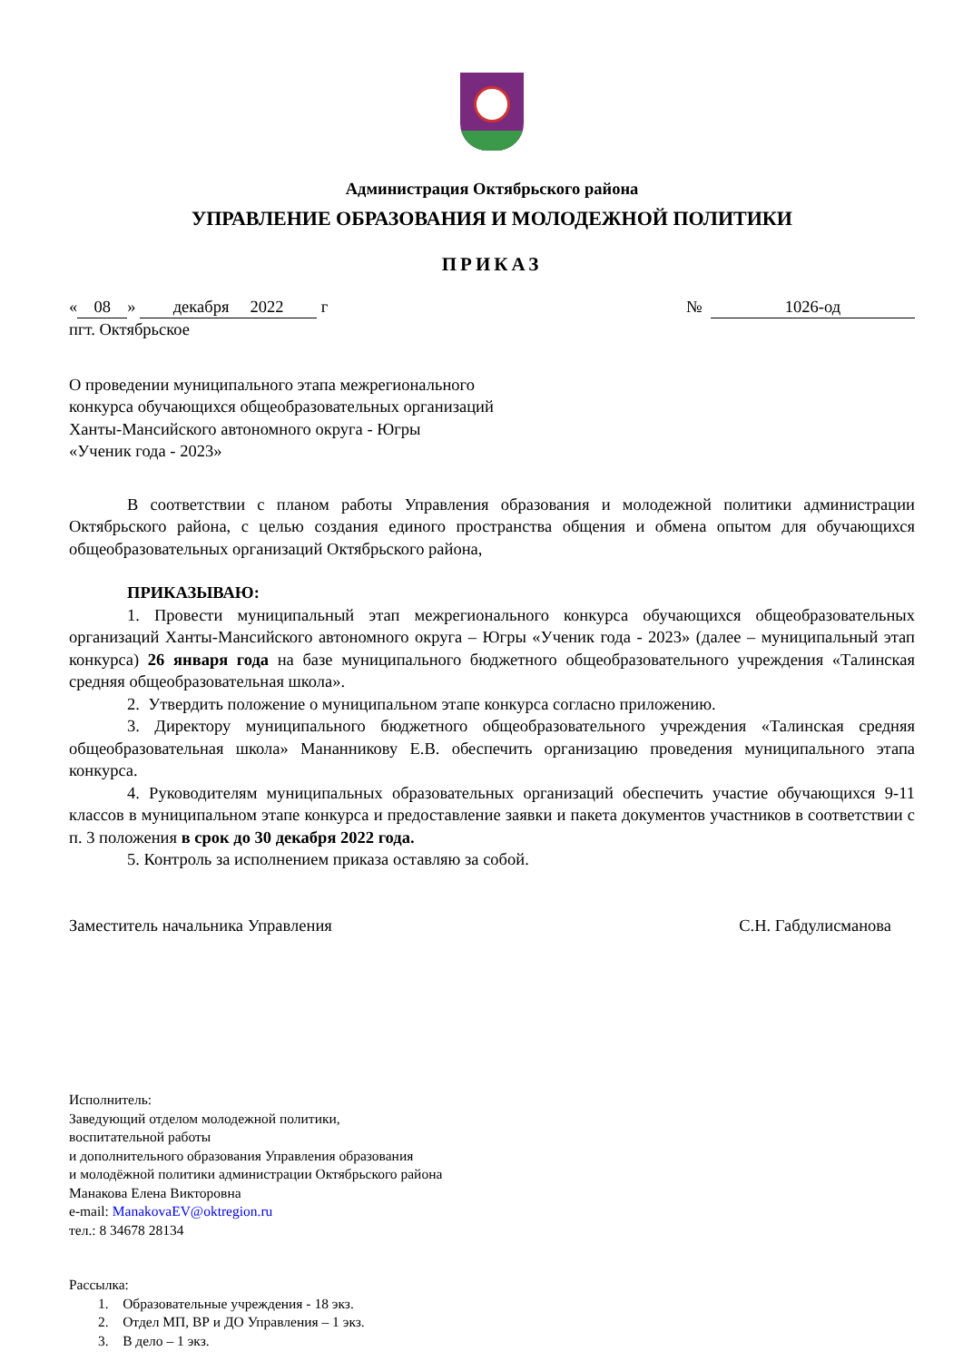Администрация Октябрьского района
УПРАВЛЕНИЕ ОБРАЗОВАНИЯ И МОЛОДЕЖНОЙ ПОЛИТИКИ
ПРИКАЗ
« 08 » декабря 2022 г № 1026-од
пгт. Октябрьское
О проведении муниципального этапа межрегионального
конкурса обучающихся общеобразовательных организаций
Ханты-Мансийского автономного округа - Югры
«Ученик года - 2023»
В соответствии с планом работы Управления образования и молодежной политики администрации Октябрьского района, с целью создания единого пространства общения и обмена опытом для обучающихся общеобразовательных организаций Октябрьского района,
ПРИКАЗЫВАЮ:
1. Провести муниципальный этап межрегионального конкурса обучающихся общеобразовательных организаций Ханты-Мансийского автономного округа – Югры «Ученик года - 2023» (далее – муниципальный этап конкурса) 26 января года на базе муниципального бюджетного общеобразовательного учреждения «Талинская средняя общеобразовательная школа».
2. Утвердить положение о муниципальном этапе конкурса согласно приложению.
3. Директору муниципального бюджетного общеобразовательного учреждения «Талинская средняя общеобразовательная школа» Мананникову Е.В. обеспечить организацию проведения муниципального этапа конкурса.
4. Руководителям муниципальных образовательных организаций обеспечить участие обучающихся 9-11 классов в муниципальном этапе конкурса и предоставление заявки и пакета документов участников в соответствии с п. 3 положения в срок до 30 декабря 2022 года.
5. Контроль за исполнением приказа оставляю за собой.
Заместитель начальника Управления
С.Н. Габдулисманова
Исполнитель:
Заведующий отделом молодежной политики,
воспитательной работы
и дополнительного образования Управления образования
и молодёжной политики администрации Октябрьского района
Манакова Елена Викторовна
e-mail: ManakovaEV@oktregion.ru
тел.: 8 34678 28134
Рассылка:
1. Образовательные учреждения - 18 экз.
2. Отдел МП, ВР и ДО Управления – 1 экз.
3. В дело – 1 экз.